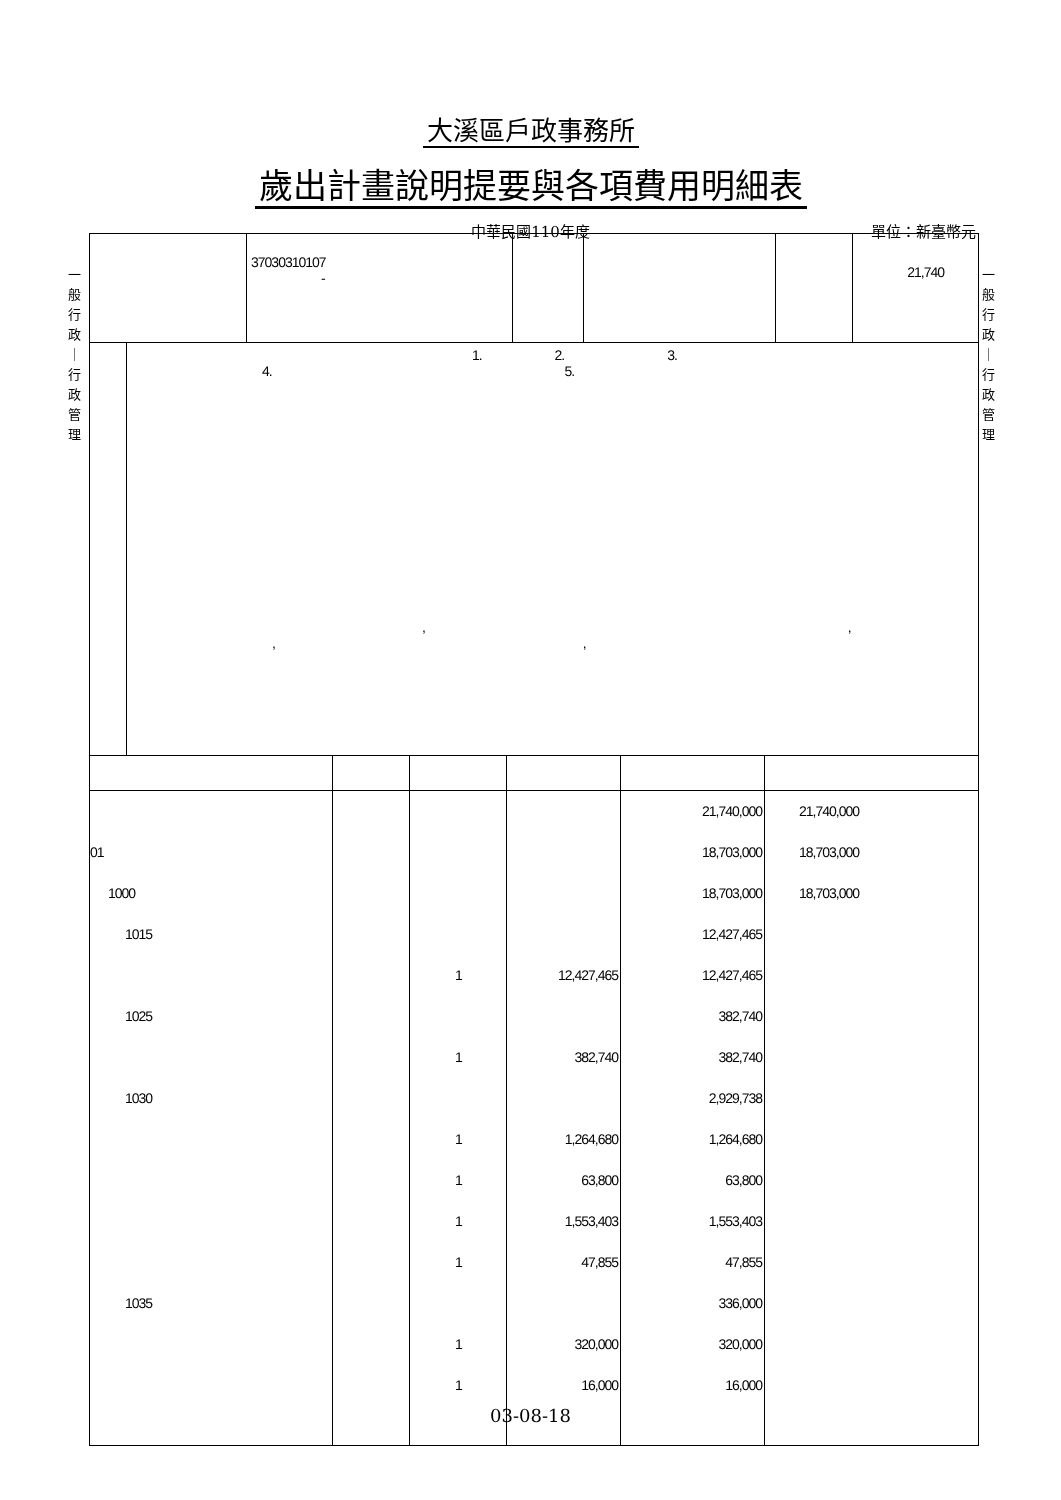大溪區戶政事務所
歲出計畫說明提要與各項費用明細表
中華民國110年度
單位：新臺幣元
一 般 行 政 ｜ 行 政 管 理
一 般 行 政 ｜ 行 政 管 理
| | 37030310107 - | | | | 21,740 |
| | 1. 2. 3. 4. 5. , , , , |
| | | | | 21,740,000 | 21,740,000 |
| 01 | | | | 18,703,000 | 18,703,000 |
| 1000 | | | | 18,703,000 | 18,703,000 |
| 1015 | | | | 12,427,465 | |
| | | 1 | 12,427,465 | 12,427,465 | |
| 1025 | | | | 382,740 | |
| | | 1 | 382,740 | 382,740 | |
| 1030 | | | | 2,929,738 | |
| | | 1 | 1,264,680 | 1,264,680 | |
| | | 1 | 63,800 | 63,800 | |
| | | 1 | 1,553,403 | 1,553,403 | |
| | | 1 | 47,855 | 47,855 | |
| 1035 | | | | 336,000 | |
| | | 1 | 320,000 | 320,000 | |
| | | 1 | 16,000 | 16,000 | |
03-08-18